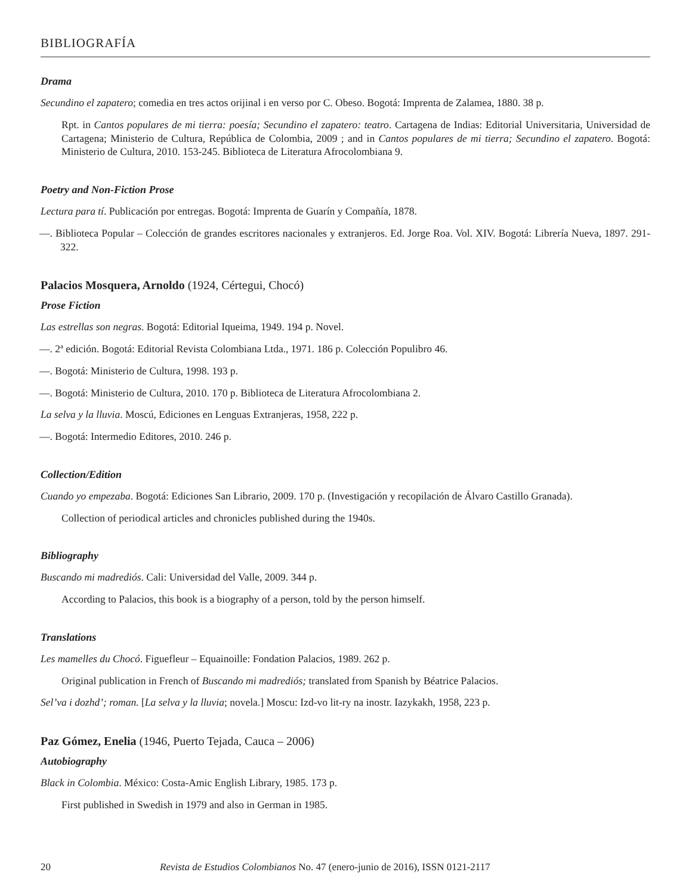BIBLIOGRAFÍA
Drama
Secundino el zapatero; comedia en tres actos orijinal i en verso por C. Obeso. Bogotá: Imprenta de Zalamea, 1880. 38 p.
Rpt. in Cantos populares de mi tierra: poesía; Secundino el zapatero: teatro. Cartagena de Indias: Editorial Universitaria, Universidad de Cartagena; Ministerio de Cultura, República de Colombia, 2009 ; and in Cantos populares de mi tierra; Secundino el zapatero. Bogotá: Ministerio de Cultura, 2010. 153-245. Biblioteca de Literatura Afrocolombiana 9.
Poetry and Non-Fiction Prose
Lectura para tí. Publicación por entregas. Bogotá: Imprenta de Guarín y Compañía, 1878.
—. Biblioteca Popular – Colección de grandes escritores nacionales y extranjeros. Ed. Jorge Roa. Vol. XIV. Bogotá: Librería Nueva, 1897. 291-322.
Palacios Mosquera, Arnoldo (1924, Cértegui, Chocó)
Prose Fiction
Las estrellas son negras. Bogotá: Editorial Iqueima, 1949. 194 p. Novel.
—. 2ª edición. Bogotá: Editorial Revista Colombiana Ltda., 1971. 186 p. Colección Populibro 46.
—. Bogotá: Ministerio de Cultura, 1998. 193 p.
—. Bogotá: Ministerio de Cultura, 2010. 170 p. Biblioteca de Literatura Afrocolombiana 2.
La selva y la lluvia. Moscú, Ediciones en Lenguas Extranjeras, 1958, 222 p.
—. Bogotá: Intermedio Editores, 2010. 246 p.
Collection/Edition
Cuando yo empezaba. Bogotá: Ediciones San Librario, 2009. 170 p. (Investigación y recopilación de Álvaro Castillo Granada).
Collection of periodical articles and chronicles published during the 1940s.
Bibliography
Buscando mi madrediós. Cali: Universidad del Valle, 2009. 344 p.
According to Palacios, this book is a biography of a person, told by the person himself.
Translations
Les mamelles du Chocó. Figuefleur – Equainoille: Fondation Palacios, 1989. 262 p.
Original publication in French of Buscando mi madrediós; translated from Spanish by Béatrice Palacios.
Sel’va i dozhd’; roman. [La selva y la lluvia; novela.] Moscu: Izd-vo lit-ry na inostr. Iazykakh, 1958, 223 p.
Paz Gómez, Enelia (1946, Puerto Tejada, Cauca – 2006)
Autobiography
Black in Colombia. México: Costa-Amic English Library, 1985. 173 p.
First published in Swedish in 1979 and also in German in 1985.
20 Revista de Estudios Colombianos No. 47 (enero-junio de 2016), ISSN 0121-2117